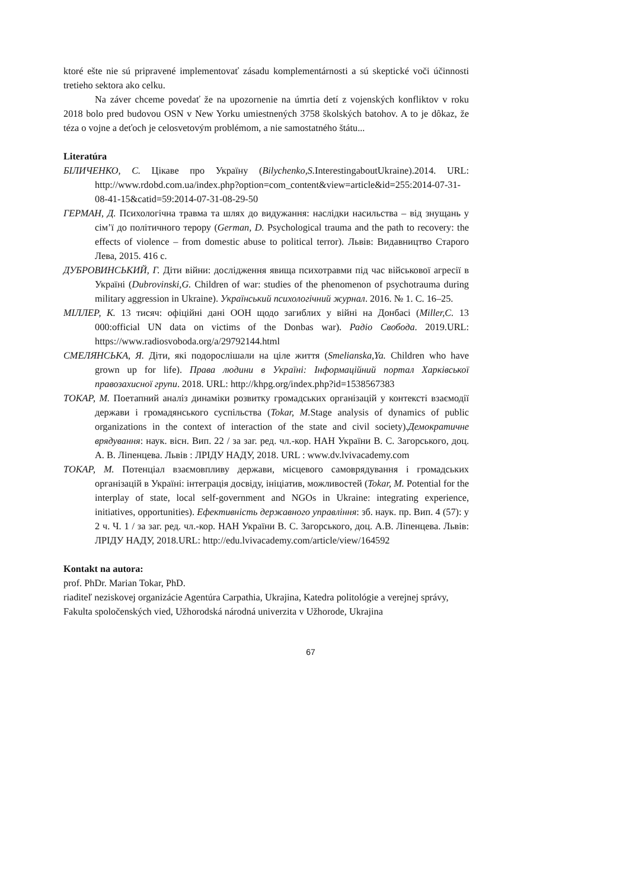ktoré ešte nie sú pripravené implementovať zásadu komplementárnosti a sú skeptické voči účinnosti tretieho sektora ako celku.
Na záver chceme povedať že na upozornenie na úmrtia detí z vojenských konfliktov v roku 2018 bolo pred budovou OSN v New Yorku umiestnených 3758 školských batohov. A to je dôkaz, že téza o vojne a deťoch je celosvetovým problémom, a nie samostatného štátu...
Literatúra
БІЛИЧЕНКО, С. Цікаве про Україну (Bilychenko,S. InterestingaboutUkraine).2014. URL: http://www.rdobd.com.ua/index.php?option=com_content&view=article&id=255:2014-07-31-08-41-15&catid=59:2014-07-31-08-29-50
ГЕРМАН, Д. Психологічна травма та шлях до видужання: наслідки насильства – від знущань у сім’ї до політичного терору (German, D. Psychological trauma and the path to recovery: the effects of violence – from domestic abuse to political terror). Львів: Видавництво Старого Лева, 2015. 416 с.
ДУБРОВИНСЬКИЙ, Г. Діти війни: дослідження явища психотравми під час військової агресії в Україні (Dubrovinski,G. Children of war: studies of the phenomenon of psychotrauma during military aggression in Ukraine). Український психологічний журнал. 2016. № 1. С. 16–25.
МІЛЛЕР, К. 13 тисяч: офіційні дані ООН щодо загиблих у війні на Донбасі (Miller,C. 13 000:official UN data on victims of the Donbas war). Радіо Свобода. 2019.URL: https://www.radiosvoboda.org/a/29792144.html
СМЕЛЯНСЬКА, Я. Діти, які подорослішали на ціле життя (Smelianska,Ya. Children who have grown up for life). Права людини в Україні: Інформаційний портал Харківської правозахисної групи. 2018. URL: http://khpg.org/index.php?id=1538567383
ТОКАР, М. Поетапний аналіз динаміки розвитку громадських організацій у контексті взаємодії держави і громадянського суспільства (Tokar, M. Stage analysis of dynamics of public organizations in the context of interaction of the state and civil society).Демократичне врядування: наук. вісн. Вип. 22 / за заг. ред. чл.-кор. НАН України В. С. Загорського, доц. А. В. Ліпенцева. Львів : ЛРІДУ НАДУ, 2018. URL : www.dv.lvivacademy.com
ТОКАР, М. Потенціал взаємовпливу держави, місцевого самоврядування і громадських організацій в Україні: інтеграція досвіду, ініціатив, можливостей (Tokar, M. Potential for the interplay of state, local self-government and NGOs in Ukraine: integrating experience, initiatives, opportunities). Ефективність державного управління: зб. наук. пр. Вип. 4 (57): у 2 ч. Ч. 1 / за заг. ред. чл.-кор. НАН України В. С. Загорського, доц. А.В. Ліпенцева. Львів: ЛРІДУ НАДУ, 2018.URL: http://edu.lvivacademy.com/article/view/164592
Kontakt na autora:
prof. PhDr. Marian Tokar, PhD.
riaditeľ neziskovej organizácie Agentúra Carpathia, Ukrajina, Katedra politológie a verejnej správy, Fakulta spoločenských vied, Užhorodská národná univerzita v Užhorode, Ukrajina
67